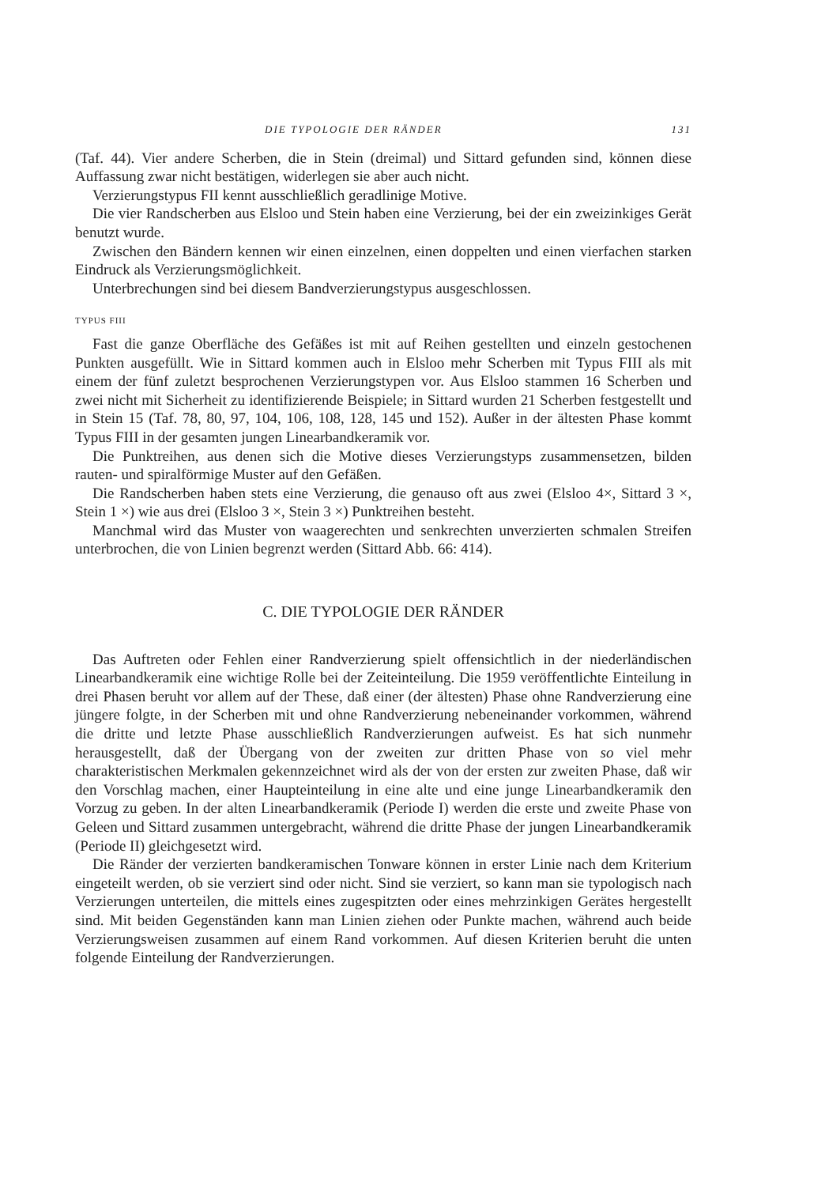DIE TYPOLOGIE DER RÄNDER 131
(Taf. 44). Vier andere Scherben, die in Stein (dreimal) und Sittard gefunden sind, können diese Auffassung zwar nicht bestätigen, widerlegen sie aber auch nicht.
Verzierungstypus FII kennt ausschließlich geradlinige Motive.
Die vier Randscherben aus Elsloo und Stein haben eine Verzierung, bei der ein zweizinkiges Gerät benutzt wurde.
Zwischen den Bändern kennen wir einen einzelnen, einen doppelten und einen vierfachen starken Eindruck als Verzierungsmöglichkeit.
Unterbrechungen sind bei diesem Bandverzierungstypus ausgeschlossen.
TYPUS FIII
Fast die ganze Oberfläche des Gefäßes ist mit auf Reihen gestellten und einzeln gestochenen Punkten ausgefüllt. Wie in Sittard kommen auch in Elsloo mehr Scherben mit Typus FIII als mit einem der fünf zuletzt besprochenen Verzierungstypen vor. Aus Elsloo stammen 16 Scherben und zwei nicht mit Sicherheit zu identifizierende Beispiele; in Sittard wurden 21 Scherben festgestellt und in Stein 15 (Taf. 78, 80, 97, 104, 106, 108, 128, 145 und 152). Außer in der ältesten Phase kommt Typus FIII in der gesamten jungen Linearbandkeramik vor.
Die Punktreihen, aus denen sich die Motive dieses Verzierungstyps zusammensetzen, bilden rauten- und spiralförmige Muster auf den Gefäßen.
Die Randscherben haben stets eine Verzierung, die genauso oft aus zwei (Elsloo 4×, Sittard 3 ×, Stein 1 ×) wie aus drei (Elsloo 3 ×, Stein 3 ×) Punktreihen besteht.
Manchmal wird das Muster von waagerechten und senkrechten unverzierten schmalen Streifen unterbrochen, die von Linien begrenzt werden (Sittard Abb. 66: 414).
C. DIE TYPOLOGIE DER RÄNDER
Das Auftreten oder Fehlen einer Randverzierung spielt offensichtlich in der niederländischen Linearbandkeramik eine wichtige Rolle bei der Zeiteinteilung. Die 1959 veröffentlichte Einteilung in drei Phasen beruht vor allem auf der These, daß einer (der ältesten) Phase ohne Randverzierung eine jüngere folgte, in der Scherben mit und ohne Randverzierung nebeneinander vorkommen, während die dritte und letzte Phase ausschließlich Randverzierungen aufweist. Es hat sich nunmehr herausgestellt, daß der Übergang von der zweiten zur dritten Phase von so viel mehr charakteristischen Merkmalen gekennzeichnet wird als der von der ersten zur zweiten Phase, daß wir den Vorschlag machen, einer Haupteinteilung in eine alte und eine junge Linearbandkeramik den Vorzug zu geben. In der alten Linearbandkeramik (Periode I) werden die erste und zweite Phase von Geleen und Sittard zusammen untergebracht, während die dritte Phase der jungen Linearbandkeramik (Periode II) gleichgesetzt wird.
Die Ränder der verzierten bandkeramischen Tonware können in erster Linie nach dem Kriterium eingeteilt werden, ob sie verziert sind oder nicht. Sind sie verziert, so kann man sie typologisch nach Verzierungen unterteilen, die mittels eines zugespitzten oder eines mehrzinkigen Gerätes hergestellt sind. Mit beiden Gegenständen kann man Linien ziehen oder Punkte machen, während auch beide Verzierungsweisen zusammen auf einem Rand vorkommen. Auf diesen Kriterien beruht die unten folgende Einteilung der Randverzierungen.